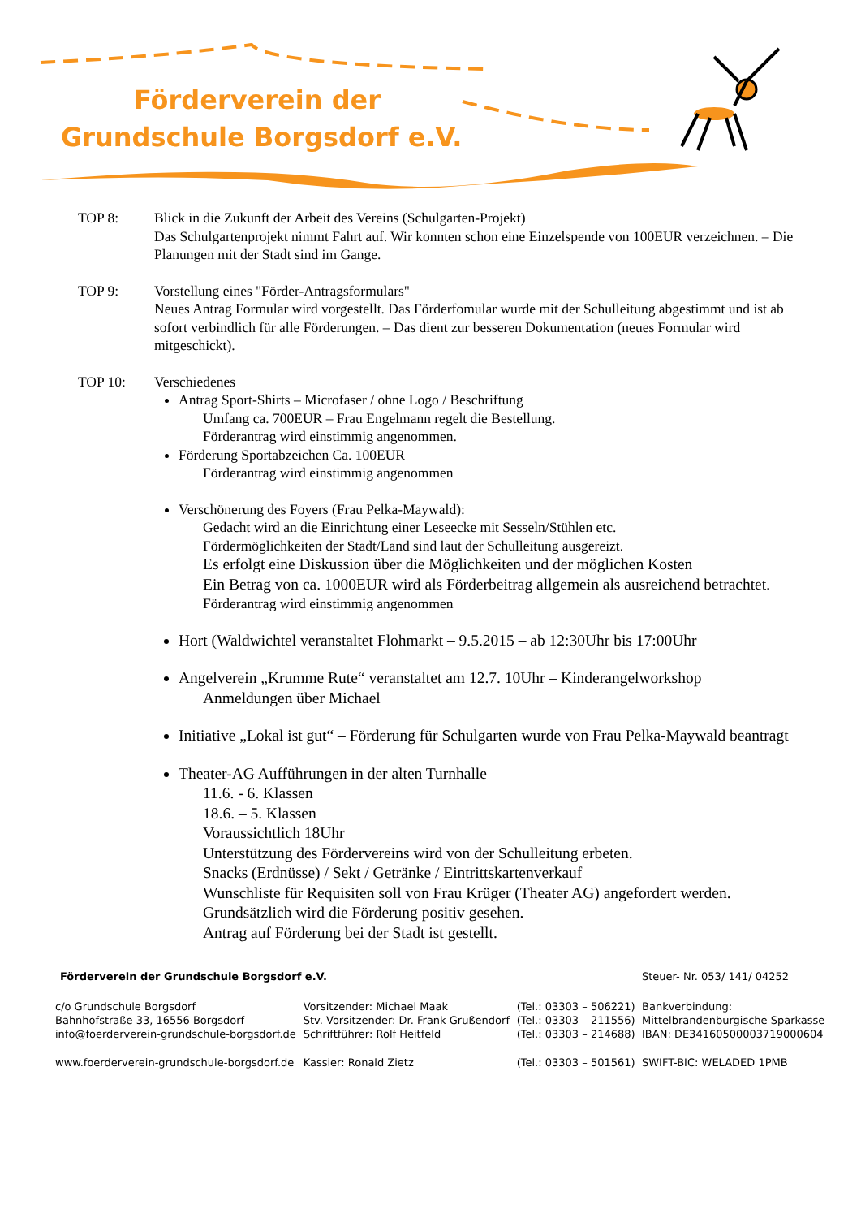Förderverein der
Grundschule Borgsdorf e.V.
TOP 8: Blick in die Zukunft der Arbeit des Vereins (Schulgarten-Projekt)
Das Schulgartenprojekt nimmt Fahrt auf. Wir konnten schon eine Einzelspende von 100EUR verzeichnen. – Die Planungen mit der Stadt sind im Gange.
TOP 9: Vorstellung eines "Förder-Antragsformulars"
Neues Antrag Formular wird vorgestellt. Das Förderfomular wurde mit der Schulleitung abgestimmt und ist ab sofort verbindlich für alle Förderungen. – Das dient zur besseren Dokumentation (neues Formular wird mitgeschickt).
TOP 10: Verschiedenes
Antrag Sport-Shirts – Microfaser / ohne Logo / Beschriftung
Umfang ca. 700EUR – Frau Engelmann regelt die Bestellung.
Förderantrag wird einstimmig angenommen.
Förderung Sportabzeichen Ca. 100EUR
Förderantrag wird einstimmig angenommen
Verschönerung des Foyers (Frau Pelka-Maywald):
Gedacht wird an die Einrichtung einer Leseecke mit Sesseln/Stühlen etc.
Fördermöglichkeiten der Stadt/Land sind laut der Schulleitung ausgereizt.
Es erfolgt eine Diskussion über die Möglichkeiten und der möglichen Kosten
Ein Betrag von ca. 1000EUR wird als Förderbeitrag allgemein als ausreichend betrachtet.
Förderantrag wird einstimmig angenommen
Hort (Waldwichtel veranstaltet Flohmarkt – 9.5.2015 – ab 12:30Uhr bis 17:00Uhr
Angelverein „Krumme Rute“ veranstaltet am 12.7. 10Uhr – Kinderangelworkshop
Anmeldungen über Michael
Initiative „Lokal ist gut“ – Förderung für Schulgarten wurde von Frau Pelka-Maywald beantragt
Theater-AG Aufführungen in der alten Turnhalle
11.6. - 6. Klassen
18.6. – 5. Klassen
Voraussichtlich 18Uhr
Unterstützung des Fördervereins wird von der Schulleitung erbeten.
Snacks (Erdnüsse) / Sekt / Getränke / Eintrittskartenverkauf
Wunschliste für Requisiten soll von Frau Krüger (Theater AG) angefordert werden.
Grundsätzlich wird die Förderung positiv gesehen.
Antrag auf Förderung bei der Stadt ist gestellt.
| Förderverein der Grundschule Borgsdorf e.V. | | | Steuer- Nr. 053/ 141/ 04252 |
| c/o Grundschule Borgsdorf Bahnhofstraße 33, 16556 Borgsdorf | Vorsitzender: Michael Maak Stv. Vorsitzender: Dr. Frank Grußendorf | (Tel.: 03303 – 506221) (Tel.: 03303 – 211556) | Bankverbindung: Mittelbrandenburgische Sparkasse |
| info@foerderverein-grundschule-borgsdorf.de | Schriftführer: Rolf Heitfeld | (Tel.: 03303 – 214688) | IBAN: DE34160500003719000604 |
| www.foerderverein-grundschule-borgsdorf.de | Kassier: Ronald Zietz | (Tel.: 03303 – 501561) | SWIFT-BIC: WELADED 1PMB |